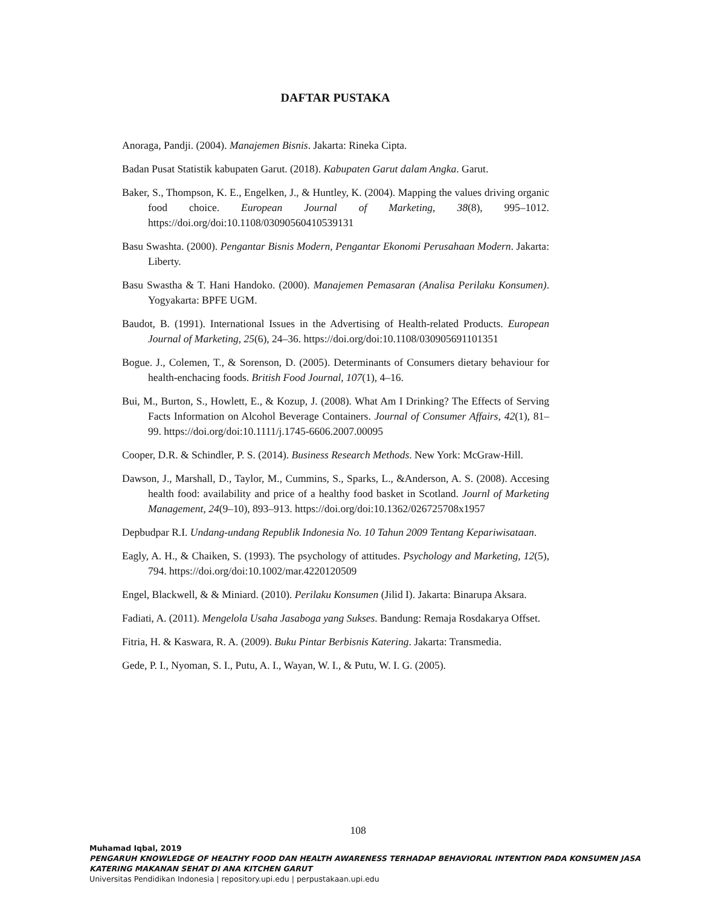DAFTAR PUSTAKA
Anoraga, Pandji. (2004). Manajemen Bisnis. Jakarta: Rineka Cipta.
Badan Pusat Statistik kabupaten Garut. (2018). Kabupaten Garut dalam Angka. Garut.
Baker, S., Thompson, K. E., Engelken, J., & Huntley, K. (2004). Mapping the values driving organic food choice. European Journal of Marketing, 38(8), 995–1012. https://doi.org/doi:10.1108/03090560410539131
Basu Swashta. (2000). Pengantar Bisnis Modern, Pengantar Ekonomi Perusahaan Modern. Jakarta: Liberty.
Basu Swastha & T. Hani Handoko. (2000). Manajemen Pemasaran (Analisa Perilaku Konsumen). Yogyakarta: BPFE UGM.
Baudot, B. (1991). International Issues in the Advertising of Health-related Products. European Journal of Marketing, 25(6), 24–36. https://doi.org/doi:10.1108/030905691101351
Bogue. J., Colemen, T., & Sorenson, D. (2005). Determinants of Consumers dietary behaviour for health-enchacing foods. British Food Journal, 107(1), 4–16.
Bui, M., Burton, S., Howlett, E., & Kozup, J. (2008). What Am I Drinking? The Effects of Serving Facts Information on Alcohol Beverage Containers. Journal of Consumer Affairs, 42(1), 81–99. https://doi.org/doi:10.1111/j.1745-6606.2007.00095
Cooper, D.R. & Schindler, P. S. (2014). Business Research Methods. New York: McGraw-Hill.
Dawson, J., Marshall, D., Taylor, M., Cummins, S., Sparks, L., &Anderson, A. S. (2008). Accesing health food: availability and price of a healthy food basket in Scotland. Journl of Marketing Management, 24(9–10), 893–913. https://doi.org/doi:10.1362/026725708x1957
Depbudpar R.I. Undang-undang Republik Indonesia No. 10 Tahun 2009 Tentang Kepariwisataan.
Eagly, A. H., & Chaiken, S. (1993). The psychology of attitudes. Psychology and Marketing, 12(5), 794. https://doi.org/doi:10.1002/mar.4220120509
Engel, Blackwell, & & Miniard. (2010). Perilaku Konsumen (Jilid I). Jakarta: Binarupa Aksara.
Fadiati, A. (2011). Mengelola Usaha Jasaboga yang Sukses. Bandung: Remaja Rosdakarya Offset.
Fitria, H. & Kaswara, R. A. (2009). Buku Pintar Berbisnis Katering. Jakarta: Transmedia.
Gede, P. I., Nyoman, S. I., Putu, A. I., Wayan, W. I., & Putu, W. I. G. (2005).
108
Muhamad Iqbal, 2019
PENGARUH KNOWLEDGE OF HEALTHY FOOD DAN HEALTH AWARENESS TERHADAP BEHAVIORAL INTENTION PADA KONSUMEN JASA KATERING MAKANAN SEHAT DI ANA KITCHEN GARUT
Universitas Pendidikan Indonesia | repository.upi.edu | perpustakaan.upi.edu